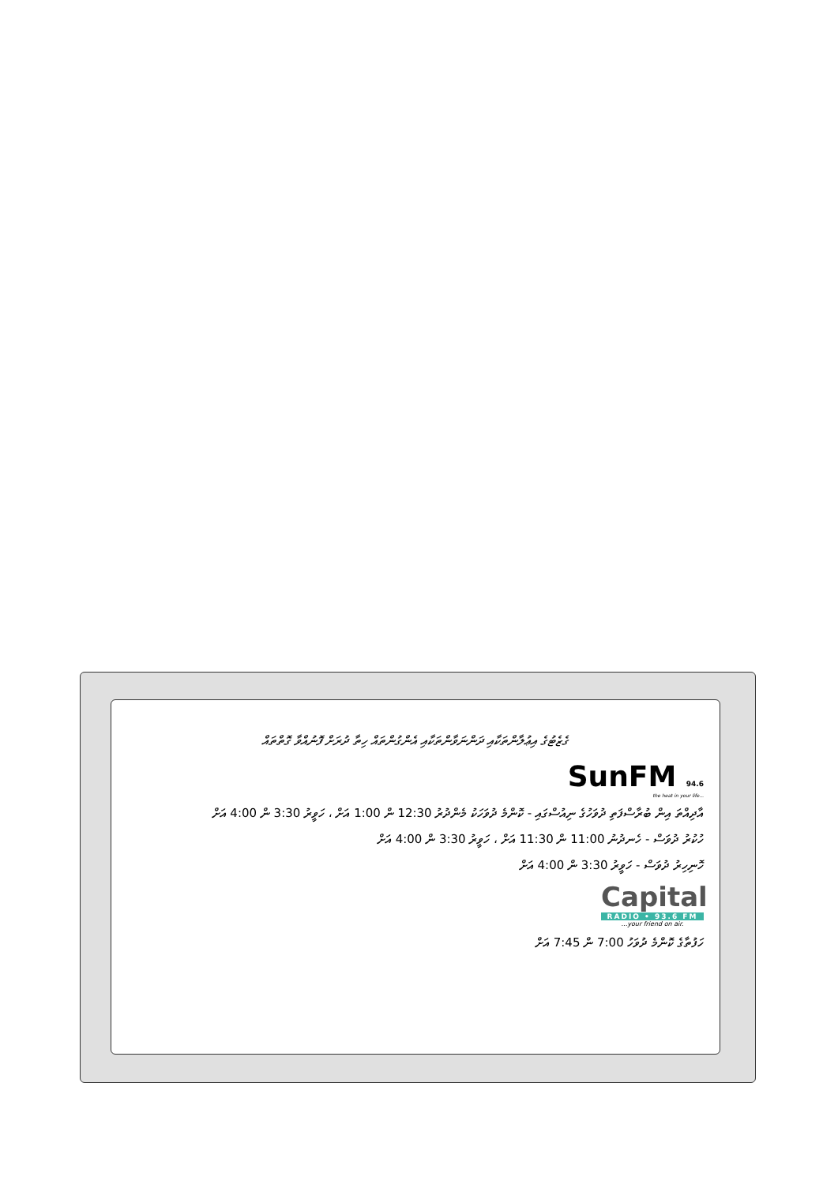ގެޒެޓުގެ އިޢުލާންތަކާއި ދަންނަވާންތަކާއި އެންގުންތައް ހިތާ ދުރަށް ފޮނުއްވާ ގޮތްތައް
SunFM 94.6
the heat in your life...
އާދިއްތަ އިން ބުރާސްފަތި ދުވަހުގެ ނިއުސްގައި - ކޮންމެ ދުވަހަކު މެންދުރު 12:30 ން 1:00 އަށް ، ހަވީރު 3:30 ން 4:00 އަށް
ހުކުރު ދުވަސް - ހެނދުނު 11:00 ން 11:30 އަށް ، ހަވީރު 3:30 ން 4:00 އަށް
ހޮނިހިރު ދުވަސް - ހަވީރު 3:30 ން 4:00 އަށް
Capital
RADIO • 93.6 FM
...your friend on air.
ހަފުތާގެ ކޮންމެ ދުވަހު 7:00 ން 7:45 އަށް